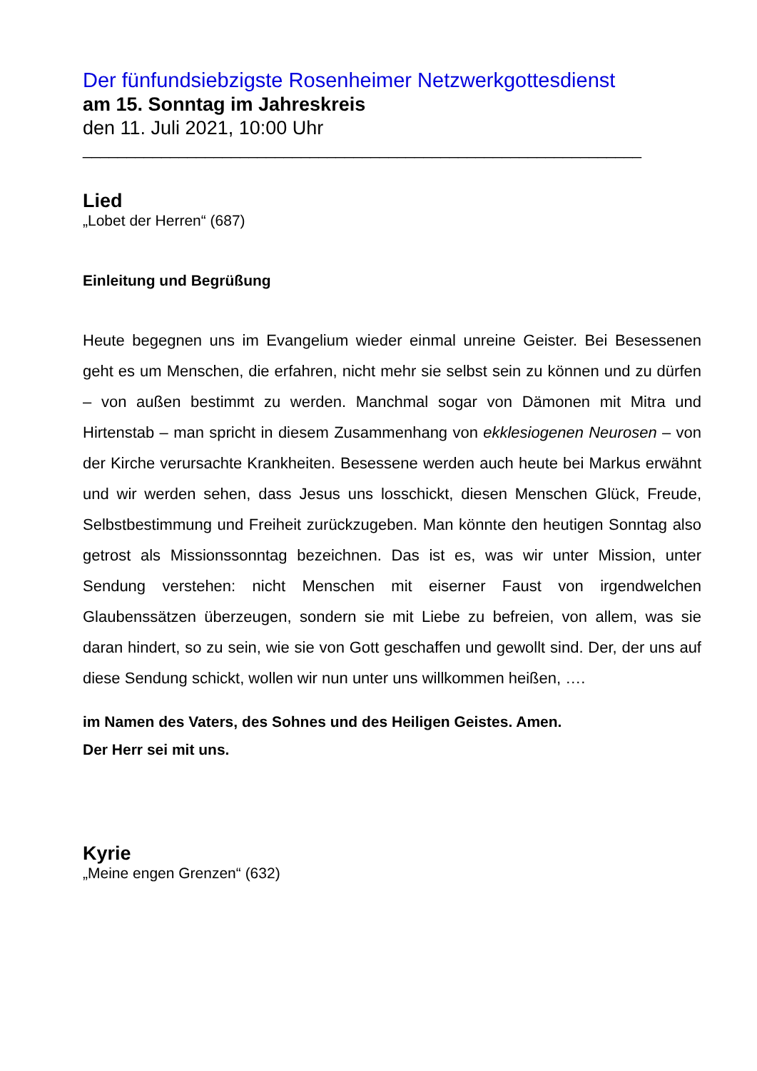Der fünfundsiebzigste Rosenheimer Netzwerkgottesdienst
am 15. Sonntag im Jahreskreis
den 11. Juli 2021, 10:00 Uhr
________________________________________________________________
Lied
„Lobet der Herren“ (687)
Einleitung und Begrüßung
Heute begegnen uns im Evangelium wieder einmal unreine Geister. Bei Besessenen geht es um Menschen, die erfahren, nicht mehr sie selbst sein zu können und zu dürfen – von außen bestimmt zu werden. Manchmal sogar von Dämonen mit Mitra und Hirtenstab – man spricht in diesem Zusammenhang von ekklesiogenen Neurosen – von der Kirche verursachte Krankheiten. Besessene werden auch heute bei Markus erwähnt und wir werden sehen, dass Jesus uns losschickt, diesen Menschen Glück, Freude, Selbstbestimmung und Freiheit zurückzugeben. Man könnte den heutigen Sonntag also getrost als Missionssonntag bezeichnen. Das ist es, was wir unter Mission, unter Sendung verstehen: nicht Menschen mit eiserner Faust von irgendwelchen Glaubenssätzen überzeugen, sondern sie mit Liebe zu befreien, von allem, was sie daran hindert, so zu sein, wie sie von Gott geschaffen und gewollt sind. Der, der uns auf diese Sendung schickt, wollen wir nun unter uns willkommen heißen, ….
im Namen des Vaters, des Sohnes und des Heiligen Geistes. Amen.
Der Herr sei mit uns.
Kyrie
„Meine engen Grenzen“ (632)